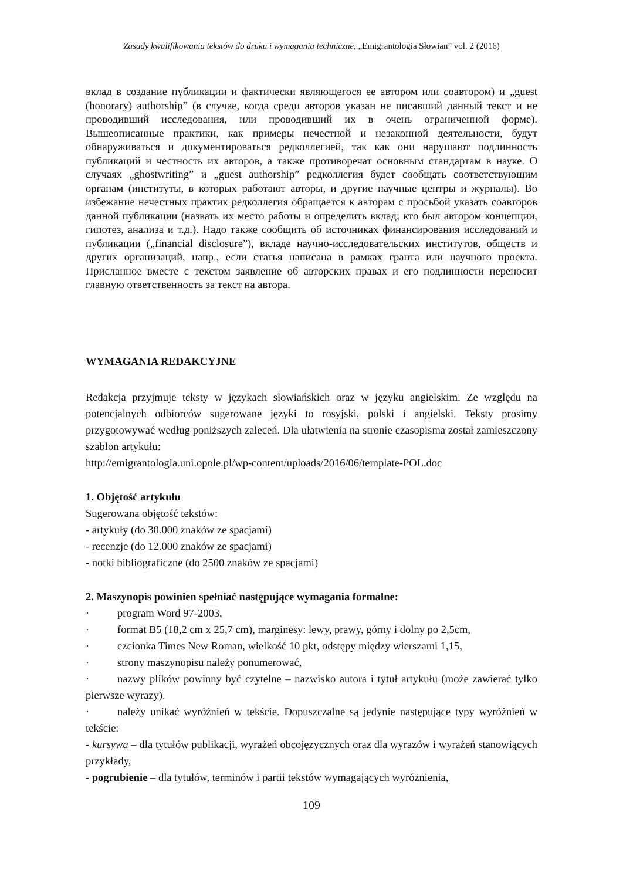Zasady kwalifikowania tekstów do druku i wymagania techniczne, „Emigrantologia Słowian” vol. 2 (2016)
вклад в создание публикации и фактически являющегося ее автором или соавтором) и „guest (honorary) authorship” (в случае, когда среди авторов указан не писавший данный текст и не проводивший исследования, или проводивший их в очень ограниченной форме). Вышеописанные практики, как примеры нечестной и незаконной деятельности, будут обнаруживаться и документироваться редколлегией, так как они нарушают подлинность публикаций и честность их авторов, а также противоречат основным стандартам в науке. О случаях „ghostwriting” и „guest authorship” редколлегия будет сообщать соответствующим органам (институты, в которых работают авторы, и другие научные центры и журналы). Во избежание нечестных практик редколлегия обращается к авторам с просьбой указать соавторов данной публикации (назвать их место работы и определить вклад; кто был автором концепции, гипотез, анализа и т.д.). Надо также сообщить об источниках финансирования исследований и публикации („financial disclosure”), вкладе научно-исследовательских институтов, обществ и других организаций, напр., если статья написана в рамках гранта или научного проекта. Присланное вместе с текстом заявление об авторских правах и его подлинности переносит главную ответственность за текст на автора.
WYMAGANIA REDAKCYJNE
Redakcja przyjmuje teksty w językach słowiańskich oraz w języku angielskim. Ze względu na potencjalnych odbiorców sugerowane języki to rosyjski, polski i angielski. Teksty prosimy przygotowywać według poniższych zaleceń. Dla ułatwienia na stronie czasopisma został zamieszczony szablon artykułu:
http://emigrantologia.uni.opole.pl/wp-content/uploads/2016/06/template-POL.doc
1. Objętość artykułu
Sugerowana objętość tekstów:
- artykuły (do 30.000 znaków ze spacjami)
- recenzje (do 12.000 znaków ze spacjami)
- notki bibliograficzne (do 2500 znaków ze spacjami)
2. Maszynopis powinien spełniać następujące wymagania formalne:
· program Word 97-2003,
· format B5 (18,2 cm x 25,7 cm), marginesy: lewy, prawy, górny i dolny po 2,5cm,
· czcionka Times New Roman, wielkość 10 pkt, odstępy między wierszami 1,15,
· strony maszynopisu należy ponumerować,
· nazwy plików powinny być czytelne – nazwisko autora i tytuł artykułu (może zawierać tylko pierwsze wyrazy).
· należy unikać wyróżnień w tekście. Dopuszczalne są jedynie następujące typy wyróżnień w tekście:
- kursywa – dla tytułów publikacji, wyrażeń obcojęzycznych oraz dla wyrazów i wyrażeń stanowiących przykłady,
- pogrubienie – dla tytułów, terminów i partii tekstów wymagających wyróżnienia,
109